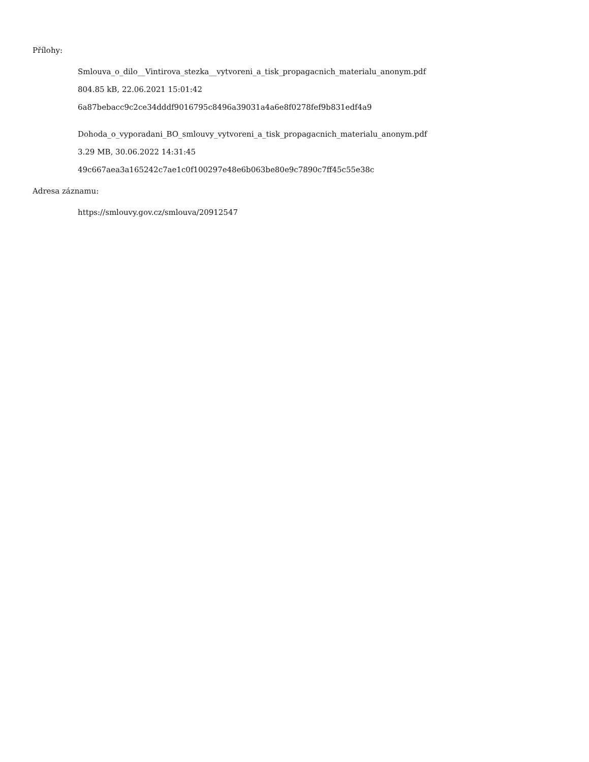Přílohy:
Smlouva_o_dilo__Vintirova_stezka__vytvoreni_a_tisk_propagacnich_materialu_anonym.pdf
804.85 kB, 22.06.2021 15:01:42
6a87bebacc9c2ce34dddf9016795c8496a39031a4a6e8f0278fef9b831edf4a9
Dohoda_o_vyporadani_BO_smlouvy_vytvoreni_a_tisk_propagacnich_materialu_anonym.pdf
3.29 MB, 30.06.2022 14:31:45
49c667aea3a165242c7ae1c0f100297e48e6b063be80e9c7890c7ff45c55e38c
Adresa záznamu:
https://smlouvy.gov.cz/smlouva/20912547